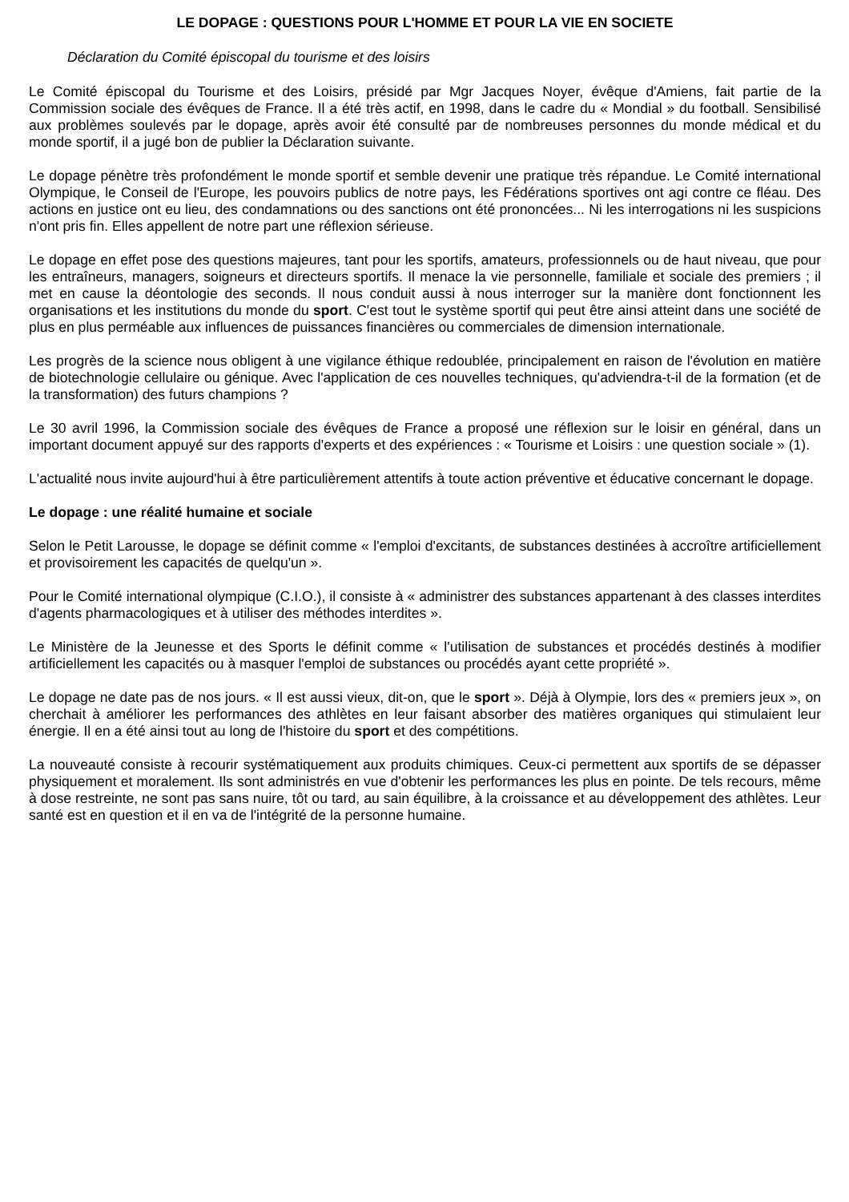LE DOPAGE : QUESTIONS POUR L'HOMME ET POUR LA VIE EN SOCIETE
Déclaration du Comité épiscopal du tourisme et des loisirs
Le Comité épiscopal du Tourisme et des Loisirs, présidé par Mgr Jacques Noyer, évêque d'Amiens, fait partie de la Commission sociale des évêques de France. Il a été très actif, en 1998, dans le cadre du « Mondial » du football. Sensibilisé aux problèmes soulevés par le dopage, après avoir été consulté par de nombreuses personnes du monde médical et du monde sportif, il a jugé bon de publier la Déclaration suivante.
Le dopage pénètre très profondément le monde sportif et semble devenir une pratique très répandue. Le Comité international Olympique, le Conseil de l'Europe, les pouvoirs publics de notre pays, les Fédérations sportives ont agi contre ce fléau. Des actions en justice ont eu lieu, des condamnations ou des sanctions ont été prononcées... Ni les interrogations ni les suspicions n'ont pris fin. Elles appellent de notre part une réflexion sérieuse.
Le dopage en effet pose des questions majeures, tant pour les sportifs, amateurs, professionnels ou de haut niveau, que pour les entraîneurs, managers, soigneurs et directeurs sportifs. Il menace la vie personnelle, familiale et sociale des premiers ; il met en cause la déontologie des seconds. Il nous conduit aussi à nous interroger sur la manière dont fonctionnent les organisations et les institutions du monde du sport. C'est tout le système sportif qui peut être ainsi atteint dans une société de plus en plus perméable aux influences de puissances financières ou commerciales de dimension internationale.
Les progrès de la science nous obligent à une vigilance éthique redoublée, principalement en raison de l'évolution en matière de biotechnologie cellulaire ou génique. Avec l'application de ces nouvelles techniques, qu'adviendra-t-il de la formation (et de la transformation) des futurs champions ?
Le 30 avril 1996, la Commission sociale des évêques de France a proposé une réflexion sur le loisir en général, dans un important document appuyé sur des rapports d'experts et des expériences : « Tourisme et Loisirs : une question sociale » (1).
L'actualité nous invite aujourd'hui à être particulièrement attentifs à toute action préventive et éducative concernant le dopage.
Le dopage : une réalité humaine et sociale
Selon le Petit Larousse, le dopage se définit comme « l'emploi d'excitants, de substances destinées à accroître artificiellement et provisoirement les capacités de quelqu'un ».
Pour le Comité international olympique (C.I.O.), il consiste à « administrer des substances appartenant à des classes interdites d'agents pharmacologiques et à utiliser des méthodes interdites ».
Le Ministère de la Jeunesse et des Sports le définit comme « l'utilisation de substances et procédés destinés à modifier artificiellement les capacités ou à masquer l'emploi de substances ou procédés ayant cette propriété ».
Le dopage ne date pas de nos jours. « Il est aussi vieux, dit-on, que le sport ». Déjà à Olympie, lors des « premiers jeux », on cherchait à améliorer les performances des athlètes en leur faisant absorber des matières organiques qui stimulaient leur énergie. Il en a été ainsi tout au long de l'histoire du sport et des compétitions.
La nouveauté consiste à recourir systématiquement aux produits chimiques. Ceux-ci permettent aux sportifs de se dépasser physiquement et moralement. Ils sont administrés en vue d'obtenir les performances les plus en pointe. De tels recours, même à dose restreinte, ne sont pas sans nuire, tôt ou tard, au sain équilibre, à la croissance et au développement des athlètes. Leur santé est en question et il en va de l'intégrité de la personne humaine.